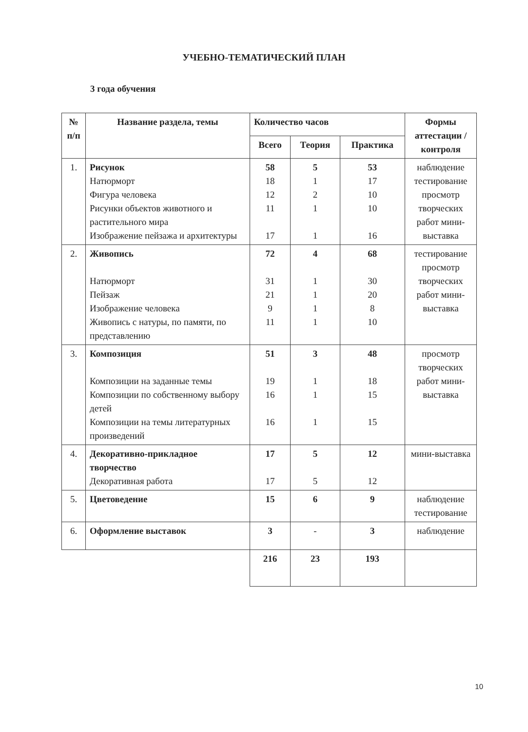УЧЕБНО-ТЕМАТИЧЕСКИЙ ПЛАН
3 года обучения
| № п/п | Название раздела, темы | Количество часов | | | Формы аттестации / контроля |
| --- | --- | --- | --- | --- | --- |
| | | Всего | Теория | Практика | |
| 1. | Рисунок Натюрморт Фигура человека Рисунки объектов животного и растительного мира Изображение пейзажа и архитектуры | 58 18 12 11 17 | 5 1 2 1 1 | 53 17 10 10 16 | наблюдение тестирование просмотр творческих работ мини-выставка |
| 2. | Живопись Натюрморт Пейзаж Изображение человека Живопись с натуры, по памяти, по представлению | 72 31 21 9 11 | 4 1 1 1 1 | 68 30 20 8 10 | тестирование просмотр творческих работ мини-выставка |
| 3. | Композиция Композиции на заданные темы Композиции по собственному выбору детей Композиции на темы литературных произведений | 51 19 16 16 | 3 1 1 1 | 48 18 15 15 | просмотр творческих работ мини-выставка |
| 4. | Декоративно-прикладное творчество Декоративная работа | 17 17 | 5 5 | 12 12 | мини-выставка |
| 5. | Цветоведение | 15 | 6 | 9 | наблюдение тестирование |
| 6. | Оформление выставок | 3 | - | 3 | наблюдение |
| | | 216 | 23 | 193 | |
10